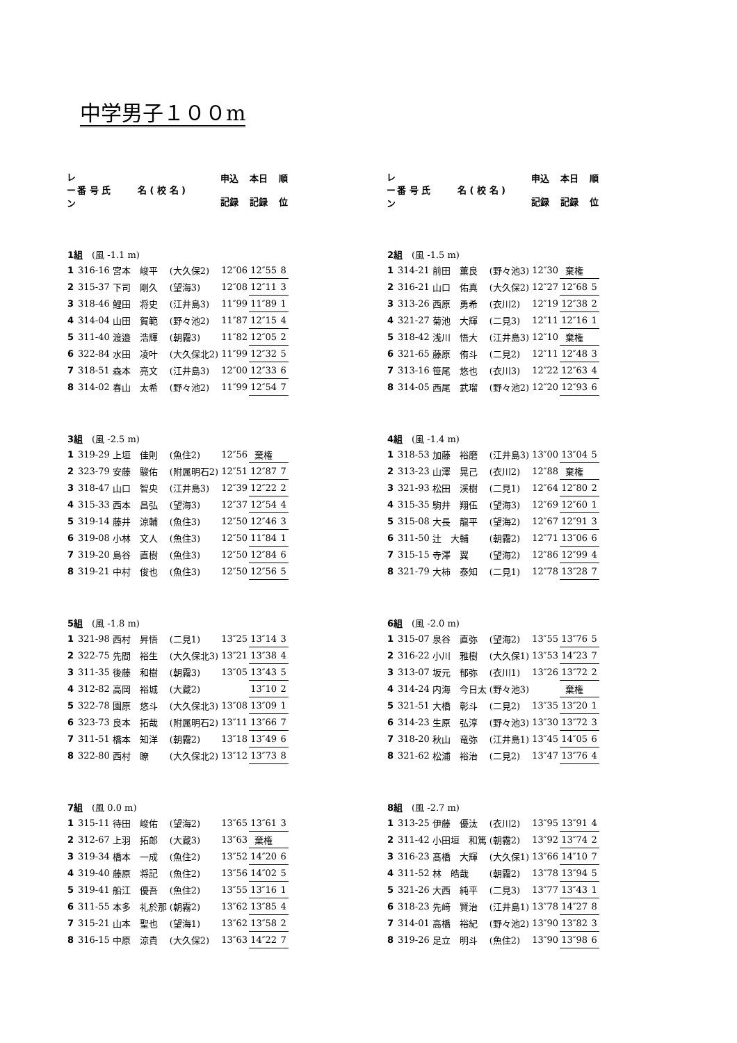中学男子１００m
| レ ー ン | 番 号 氏 名 ( 校 名 ) | | | 申込 記録 | 本日 記録 | 順 位 |
| --- | --- | --- | --- | --- | --- | --- |
| 1組 (風 -1.1 m) | | | | | | |
| 1 | 316-16 | 宮本 峻平 | (大久保2) | 12″06 | 12″55 | 8 |
| 2 | 315-37 | 下司 剛久 | (望海3) | 12″08 | 12″11 | 3 |
| 3 | 318-46 | 鯉田 将史 | (江井島3) | 11″99 | 11″89 | 1 |
| 4 | 314-04 | 山田 賀範 | (野々池2) | 11″87 | 12″15 | 4 |
| 5 | 311-40 | 渡邉 浩輝 | (朝霧3) | 11″82 | 12″05 | 2 |
| 6 | 322-84 | 水田 凌叶 | (大久保北2) | 11″99 | 12″32 | 5 |
| 7 | 318-51 | 森本 亮文 | (江井島3) | 12″00 | 12″33 | 6 |
| 8 | 314-02 | 春山 太希 | (野々池2) | 11″99 | 12″54 | 7 |
| 3組 (風 -2.5 m) | | | | | | |
| 1 | 319-29 | 上垣 佳則 | (魚住2) | 12″56 | 棄権 | |
| 2 | 323-79 | 安藤 駿佑 | (附属明石2) | 12″51 | 12″87 | 7 |
| 3 | 318-47 | 山口 智央 | (江井島3) | 12″39 | 12″22 | 2 |
| 4 | 315-33 | 西本 昌弘 | (望海3) | 12″37 | 12″54 | 4 |
| 5 | 319-14 | 藤井 涼輔 | (魚住3) | 12″50 | 12″46 | 3 |
| 6 | 319-08 | 小林 文人 | (魚住3) | 12″50 | 11″84 | 1 |
| 7 | 319-20 | 島谷 直樹 | (魚住3) | 12″50 | 12″84 | 6 |
| 8 | 319-21 | 中村 俊也 | (魚住3) | 12″50 | 12″56 | 5 |
| 5組 (風 -1.8 m) | | | | | | |
| 1 | 321-98 | 西村 昇悟 | (二見1) | 13″25 | 13″14 | 3 |
| 2 | 322-75 | 先間 裕生 | (大久保北3) | 13″21 | 13″38 | 4 |
| 3 | 311-35 | 後藤 和樹 | (朝霧3) | 13″05 | 13″43 | 5 |
| 4 | 312-82 | 高岡 裕城 | (大蔵2) | | 13″10 | 2 |
| 5 | 322-78 | 園原 悠斗 | (大久保北3) | 13″08 | 13″09 | 1 |
| 6 | 323-73 | 良本 拓哉 | (附属明石2) | 13″11 | 13″66 | 7 |
| 7 | 311-51 | 橋本 知洋 | (朝霧2) | 13″18 | 13″49 | 6 |
| 8 | 322-80 | 西村 瞭 | (大久保北2) | 13″12 | 13″73 | 8 |
| 7組 (風 0.0 m) | | | | | | |
| 1 | 315-11 | 待田 峻佑 | (望海2) | 13″65 | 13″61 | 3 |
| 2 | 312-67 | 上羽 拓郎 | (大蔵3) | 13″63 | 棄権 | |
| 3 | 319-34 | 橋本 一成 | (魚住2) | 13″52 | 14″20 | 6 |
| 4 | 319-40 | 藤原 将記 | (魚住2) | 13″56 | 14″02 | 5 |
| 5 | 319-41 | 船江 優吾 | (魚住2) | 13″55 | 13″16 | 1 |
| 6 | 311-55 | 本多 礼於那 | (朝霧2) | 13″62 | 13″85 | 4 |
| 7 | 315-21 | 山本 聖也 | (望海1) | 13″62 | 13″58 | 2 |
| 8 | 316-15 | 中原 涼貴 | (大久保2) | 13″63 | 14″22 | 7 |
| レ ー ン | 番 号 氏 名 ( 校 名 ) | | | 申込 記録 | 本日 記録 | 順 位 |
| --- | --- | --- | --- | --- | --- | --- |
| 2組 (風 -1.5 m) | | | | | | |
| 1 | 314-21 | 前田 薫良 | (野々池3) | 12″30 | 棄権 | |
| 2 | 316-21 | 山口 佑真 | (大久保2) | 12″27 | 12″68 | 5 |
| 3 | 313-26 | 西原 勇希 | (衣川2) | 12″19 | 12″38 | 2 |
| 4 | 321-27 | 菊池 大輝 | (二見3) | 12″11 | 12″16 | 1 |
| 5 | 318-42 | 浅川 悟大 | (江井島3) | 12″10 | 棄権 | |
| 6 | 321-65 | 藤原 侑斗 | (二見2) | 12″11 | 12″48 | 3 |
| 7 | 313-16 | 笹尾 悠也 | (衣川3) | 12″22 | 12″63 | 4 |
| 8 | 314-05 | 西尾 武瑠 | (野々池2) | 12″20 | 12″93 | 6 |
| 4組 (風 -1.4 m) | | | | | | |
| 1 | 318-53 | 加藤 裕磨 | (江井島3) | 13″00 | 13″04 | 5 |
| 2 | 313-23 | 山澤 晃己 | (衣川2) | 12″88 | 棄権 | |
| 3 | 321-93 | 松田 渓樹 | (二見1) | 12″64 | 12″80 | 2 |
| 4 | 315-35 | 駒井 翔伍 | (望海3) | 12″69 | 12″60 | 1 |
| 5 | 315-08 | 大長 龍平 | (望海2) | 12″67 | 12″91 | 3 |
| 6 | 311-50 | 辻 大輔 | (朝霧2) | 12″71 | 13″06 | 6 |
| 7 | 315-15 | 寺澤 翼 | (望海2) | 12″86 | 12″99 | 4 |
| 8 | 321-79 | 大柿 泰知 | (二見1) | 12″78 | 13″28 | 7 |
| 6組 (風 -2.0 m) | | | | | | |
| 1 | 315-07 | 泉谷 直弥 | (望海2) | 13″55 | 13″76 | 5 |
| 2 | 316-22 | 小川 雅樹 | (大久保1) | 13″53 | 14″23 | 7 |
| 3 | 313-07 | 坂元 郁弥 | (衣川1) | 13″26 | 13″72 | 2 |
| 4 | 314-24 | 内海 今日太 | (野々池3) | | 棄権 | |
| 5 | 321-51 | 大橋 彰斗 | (二見2) | 13″35 | 13″20 | 1 |
| 6 | 314-23 | 生原 弘淳 | (野々池3) | 13″30 | 13″72 | 3 |
| 7 | 318-20 | 秋山 竜弥 | (江井島1) | 13″45 | 14″05 | 6 |
| 8 | 321-62 | 松浦 裕治 | (二見2) | 13″47 | 13″76 | 4 |
| 8組 (風 -2.7 m) | | | | | | |
| 1 | 313-25 | 伊藤 優汰 | (衣川2) | 13″95 | 13″91 | 4 |
| 2 | 311-42 | 小田垣 和篤 | (朝霧2) | 13″92 | 13″74 | 2 |
| 3 | 316-23 | 髙橋 大輝 | (大久保1) | 13″66 | 14″10 | 7 |
| 4 | 311-52 | 林 皓哉 | (朝霧2) | 13″78 | 13″94 | 5 |
| 5 | 321-26 | 大西 純平 | (二見3) | 13″77 | 13″43 | 1 |
| 6 | 318-23 | 先﨑 賢治 | (江井島1) | 13″78 | 14″27 | 8 |
| 7 | 314-01 | 高橋 裕紀 | (野々池2) | 13″90 | 13″82 | 3 |
| 8 | 319-26 | 足立 明斗 | (魚住2) | 13″90 | 13″98 | 6 |